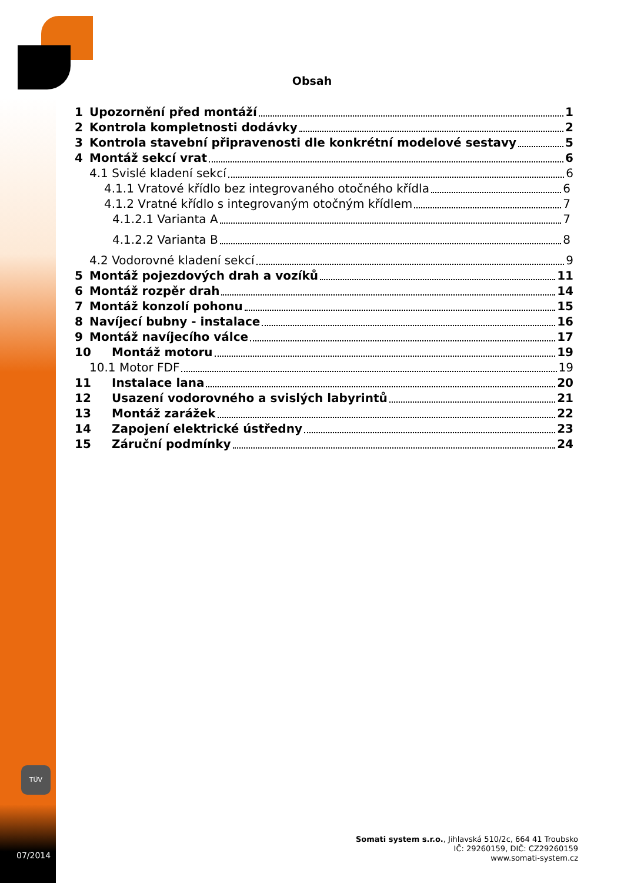Obsah
1 Upozornění před montáží 1
2 Kontrola kompletnosti dodávky 2
3 Kontrola stavební připravenosti dle konkrétní modelové sestavy 5
4 Montáž sekcí vrat 6
4.1 Svislé kladení sekcí 6
4.1.1 Vratové křídlo bez integrovaného otočného křídla 6
4.1.2 Vratné křídlo s integrovaným otočným křídlem 7
4.1.2.1 Varianta A 7
4.1.2.2 Varianta B 8
4.2 Vodorovné kladení sekcí 9
5 Montáž pojezdových drah a vozíků 11
6 Montáž rozpěr drah 14
7 Montáž konzolí pohonu 15
8 Navíjecí bubny - instalace 16
9 Montáž navíjecího válce 17
10 Montáž motoru 19
10.1 Motor FDF 19
11 Instalace lana 20
12 Usazení vodorovného a svislých labyrintů 21
13 Montáž zarážek 22
14 Zapojení elektrické ústředny 23
15 Záruční podmínky 24
TÜV
Somati system s.r.o., Jihlavská 510/2c, 664 41 Troubsko
IČ: 29260159, DIČ: CZ29260159
www.somati-system.cz
07/2014